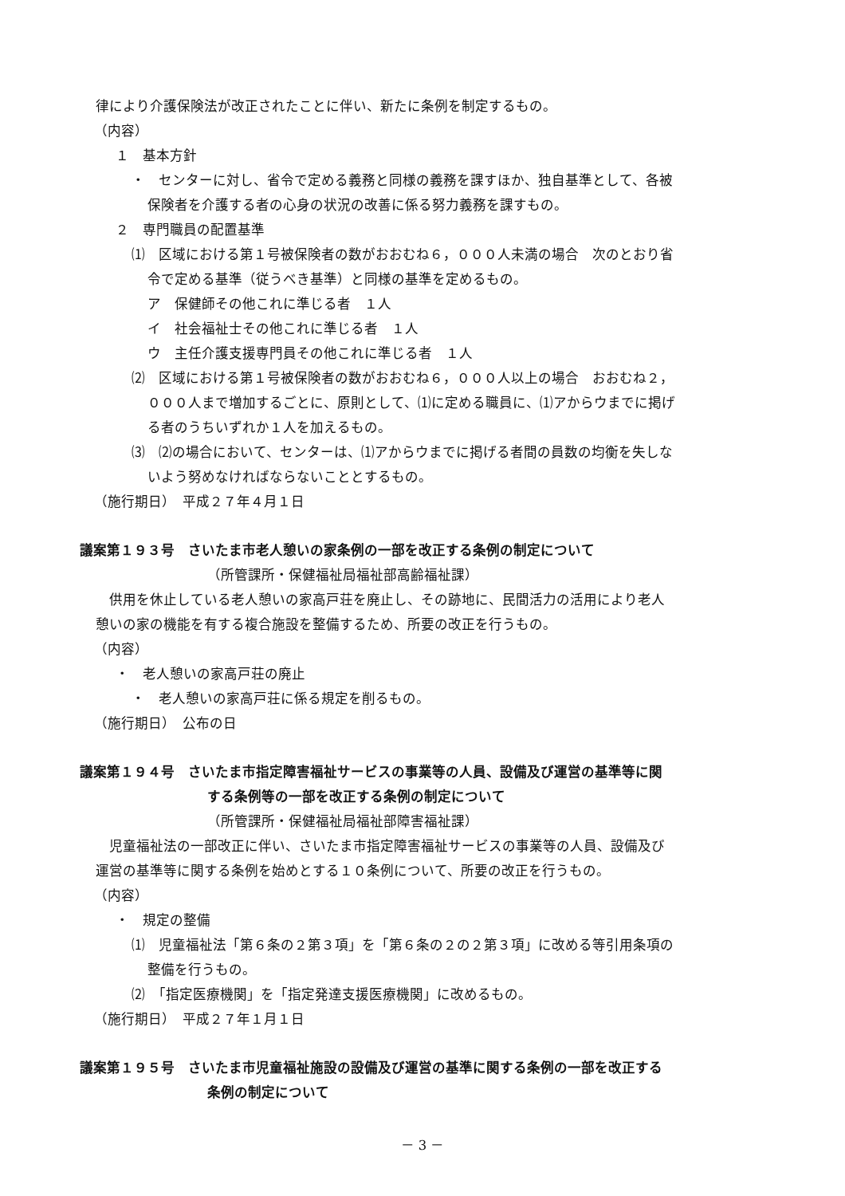律により介護保険法が改正されたことに伴い、新たに条例を制定するもの。
（内容）
１　基本方針
・　センターに対し、省令で定める義務と同様の義務を課すほか、独自基準として、各被
保険者を介護する者の心身の状況の改善に係る努力義務を課すもの。
２　専門職員の配置基準
⑴　区域における第１号被保険者の数がおおむね６，０００人未満の場合　次のとおり省
令で定める基準（従うべき基準）と同様の基準を定めるもの。
ア　保健師その他これに準じる者　１人
イ　社会福祉士その他これに準じる者　１人
ウ　主任介護支援専門員その他これに準じる者　１人
⑵　区域における第１号被保険者の数がおおむね６，０００人以上の場合　おおむね２，
０００人まで増加するごとに、原則として、⑴に定める職員に、⑴アからウまでに掲げ
る者のうちいずれか１人を加えるもの。
⑶　⑵の場合において、センターは、⑴アからウまでに掲げる者間の員数の均衡を失しな
いよう努めなければならないこととするもの。
（施行期日）　平成２７年４月１日
議案第１９３号　さいたま市老人憩いの家条例の一部を改正する条例の制定について
（所管課所・保健福祉局福祉部高齢福祉課）
　供用を休止している老人憩いの家高戸荘を廃止し、その跡地に、民間活力の活用により老人
憩いの家の機能を有する複合施設を整備するため、所要の改正を行うもの。
（内容）
・　老人憩いの家高戸荘の廃止
・　老人憩いの家高戸荘に係る規定を削るもの。
（施行期日）　公布の日
議案第１９４号　さいたま市指定障害福祉サービスの事業等の人員、設備及び運営の基準等に関
する条例等の一部を改正する条例の制定について
（所管課所・保健福祉局福祉部障害福祉課）
　児童福祉法の一部改正に伴い、さいたま市指定障害福祉サービスの事業等の人員、設備及び
運営の基準等に関する条例を始めとする１０条例について、所要の改正を行うもの。
（内容）
・　規定の整備
⑴　児童福祉法「第６条の２第３項」を「第６条の２の２第３項」に改める等引用条項の
整備を行うもの。
⑵　「指定医療機関」を「指定発達支援医療機関」に改めるもの。
（施行期日）　平成２７年１月１日
議案第１９５号　さいたま市児童福祉施設の設備及び運営の基準に関する条例の一部を改正する
条例の制定について
－ 3 －